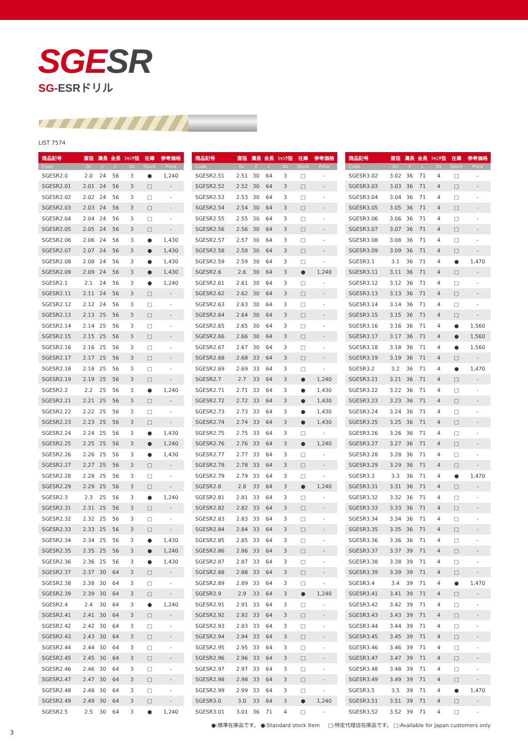SGESR
SG-ESRドリル
LIST 7574
| 商品記号 | 直径 | 溝長 | 全長 | ｼｬﾝｸ径 | 在庫 | 参考価格 |
| --- | --- | --- | --- | --- | --- | --- |
| Code | Dc | ℓ | L | Ds | Stock | Price |
| SGESR2.0 | 2.0 | 24 | 56 | 3 | ● | 1,240 |
| SGESR2.01 | 2.01 | 24 | 56 | 3 | □ | - |
| SGESR2.02 | 2.02 | 24 | 56 | 3 | □ | - |
| SGESR2.03 | 2.03 | 24 | 56 | 3 | □ | - |
| SGESR2.04 | 2.04 | 24 | 56 | 3 | □ | - |
| SGESR2.05 | 2.05 | 24 | 56 | 3 | □ | - |
| SGESR2.06 | 2.06 | 24 | 56 | 3 | ● | 1,430 |
| SGESR2.07 | 2.07 | 24 | 56 | 3 | ● | 1,430 |
| SGESR2.08 | 2.08 | 24 | 56 | 3 | ● | 1,430 |
| SGESR2.09 | 2.09 | 24 | 56 | 3 | ● | 1,430 |
| SGESR2.1 | 2.1 | 24 | 56 | 3 | ● | 1,240 |
| SGESR2.11 | 2.11 | 24 | 56 | 3 | □ | - |
| SGESR2.12 | 2.12 | 24 | 56 | 3 | □ | - |
| SGESR2.13 | 2.13 | 25 | 56 | 3 | □ | - |
| SGESR2.14 | 2.14 | 25 | 56 | 3 | □ | - |
| SGESR2.15 | 2.15 | 25 | 56 | 3 | □ | - |
| SGESR2.16 | 2.16 | 25 | 56 | 3 | □ | - |
| SGESR2.17 | 2.17 | 25 | 56 | 3 | □ | - |
| SGESR2.18 | 2.18 | 25 | 56 | 3 | □ | - |
| SGESR2.19 | 2.19 | 25 | 56 | 3 | □ | - |
| SGESR2.2 | 2.2 | 25 | 56 | 3 | ● | 1,240 |
| SGESR2.21 | 2.21 | 25 | 56 | 3 | □ | - |
| SGESR2.22 | 2.22 | 25 | 56 | 3 | □ | - |
| SGESR2.23 | 2.23 | 25 | 56 | 3 | □ | - |
| SGESR2.24 | 2.24 | 25 | 56 | 3 | ● | 1,430 |
| SGESR2.25 | 2.25 | 25 | 56 | 3 | ● | 1,240 |
| SGESR2.26 | 2.26 | 25 | 56 | 3 | ● | 1,430 |
| SGESR2.27 | 2.27 | 25 | 56 | 3 | □ | - |
| SGESR2.28 | 2.28 | 25 | 56 | 3 | □ | - |
| SGESR2.29 | 2.29 | 25 | 56 | 3 | □ | - |
| SGESR2.3 | 2.3 | 25 | 56 | 3 | ● | 1,240 |
| SGESR2.31 | 2.31 | 25 | 56 | 3 | □ | - |
| SGESR2.32 | 2.32 | 25 | 56 | 3 | □ | - |
| SGESR2.33 | 2.33 | 25 | 56 | 3 | □ | - |
| SGESR2.34 | 2.34 | 25 | 56 | 3 | ● | 1,430 |
| SGESR2.35 | 2.35 | 25 | 56 | 3 | ● | 1,240 |
| SGESR2.36 | 2.36 | 25 | 56 | 3 | ● | 1,430 |
| SGESR2.37 | 2.37 | 30 | 64 | 3 | □ | - |
| SGESR2.38 | 2.38 | 30 | 64 | 3 | □ | - |
| SGESR2.39 | 2.39 | 30 | 64 | 3 | □ | - |
| SGESR2.4 | 2.4 | 30 | 64 | 3 | ● | 1,240 |
| SGESR2.41 | 2.41 | 30 | 64 | 3 | □ | - |
| SGESR2.42 | 2.42 | 30 | 64 | 3 | □ | - |
| SGESR2.43 | 2.43 | 30 | 64 | 3 | □ | - |
| SGESR2.44 | 2.44 | 30 | 64 | 3 | □ | - |
| SGESR2.45 | 2.45 | 30 | 64 | 3 | □ | - |
| SGESR2.46 | 2.46 | 30 | 64 | 3 | □ | - |
| SGESR2.47 | 2.47 | 30 | 64 | 3 | □ | - |
| SGESR2.48 | 2.48 | 30 | 64 | 3 | □ | - |
| SGESR2.49 | 2.49 | 30 | 64 | 3 | □ | - |
| SGESR2.5 | 2.5 | 30 | 64 | 3 | ● | 1,240 |
| 商品記号 | 直径 | 溝長 | 全長 | ｼｬﾝｸ径 | 在庫 | 参考価格 |
| --- | --- | --- | --- | --- | --- | --- |
| Code | Dc | ℓ | L | Ds | Stock | Price |
| SGESR2.51 | 2.51 | 30 | 64 | 3 | □ | - |
| SGESR2.52 | 2.52 | 30 | 64 | 3 | □ | - |
| SGESR2.53 | 2.53 | 30 | 64 | 3 | □ | - |
| SGESR2.54 | 2.54 | 30 | 64 | 3 | □ | - |
| SGESR2.55 | 2.55 | 30 | 64 | 3 | □ | - |
| SGESR2.56 | 2.56 | 30 | 64 | 3 | □ | - |
| SGESR2.57 | 2.57 | 30 | 64 | 3 | □ | - |
| SGESR2.58 | 2.58 | 30 | 64 | 3 | □ | - |
| SGESR2.59 | 2.59 | 30 | 64 | 3 | □ | - |
| SGESR2.6 | 2.6 | 30 | 64 | 3 | ● | 1,240 |
| SGESR2.61 | 2.61 | 30 | 64 | 3 | □ | - |
| SGESR2.62 | 2.62 | 30 | 64 | 3 | □ | - |
| SGESR2.63 | 2.63 | 30 | 64 | 3 | □ | - |
| SGESR2.64 | 2.64 | 30 | 64 | 3 | □ | - |
| SGESR2.65 | 2.65 | 30 | 64 | 3 | □ | - |
| SGESR2.66 | 2.66 | 30 | 64 | 3 | □ | - |
| SGESR2.67 | 2.67 | 30 | 64 | 3 | □ | - |
| SGESR2.68 | 2.68 | 33 | 64 | 3 | □ | - |
| SGESR2.69 | 2.69 | 33 | 64 | 3 | □ | - |
| SGESR2.7 | 2.7 | 33 | 64 | 3 | ● | 1,240 |
| SGESR2.71 | 2.71 | 33 | 64 | 3 | ● | 1,430 |
| SGESR2.72 | 2.72 | 33 | 64 | 3 | ● | 1,430 |
| SGESR2.73 | 2.73 | 33 | 64 | 3 | ● | 1,430 |
| SGESR2.74 | 2.74 | 33 | 64 | 3 | ● | 1,430 |
| SGESR2.75 | 2.75 | 33 | 64 | 3 | □ | - |
| SGESR2.76 | 2.76 | 33 | 64 | 3 | ● | 1,240 |
| SGESR2.77 | 2.77 | 33 | 64 | 3 | □ | - |
| SGESR2.78 | 2.78 | 33 | 64 | 3 | □ | - |
| SGESR2.79 | 2.79 | 33 | 64 | 3 | □ | - |
| SGESR2.8 | 2.8 | 33 | 64 | 3 | ● | 1,240 |
| SGESR2.81 | 2.81 | 33 | 64 | 3 | □ | - |
| SGESR2.82 | 2.82 | 33 | 64 | 3 | □ | - |
| SGESR2.83 | 2.83 | 33 | 64 | 3 | □ | - |
| SGESR2.84 | 2.84 | 33 | 64 | 3 | □ | - |
| SGESR2.85 | 2.85 | 33 | 64 | 3 | □ | - |
| SGESR2.86 | 2.86 | 33 | 64 | 3 | □ | - |
| SGESR2.87 | 2.87 | 33 | 64 | 3 | □ | - |
| SGESR2.88 | 2.88 | 33 | 64 | 3 | □ | - |
| SGESR2.89 | 2.89 | 33 | 64 | 3 | □ | - |
| SGESR2.9 | 2.9 | 33 | 64 | 3 | ● | 1,240 |
| SGESR2.91 | 2.91 | 33 | 64 | 3 | □ | - |
| SGESR2.92 | 2.92 | 33 | 64 | 3 | □ | - |
| SGESR2.93 | 2.93 | 33 | 64 | 3 | □ | - |
| SGESR2.94 | 2.94 | 33 | 64 | 3 | □ | - |
| SGESR2.95 | 2.95 | 33 | 64 | 3 | □ | - |
| SGESR2.96 | 2.96 | 33 | 64 | 3 | □ | - |
| SGESR2.97 | 2.97 | 33 | 64 | 3 | □ | - |
| SGESR2.98 | 2.98 | 33 | 64 | 3 | □ | - |
| SGESR2.99 | 2.99 | 33 | 64 | 3 | □ | - |
| SGESR3.0 | 3.0 | 33 | 64 | 3 | ● | 1,240 |
| SGESR3.01 | 3.01 | 36 | 71 | 4 | □ | - |
| 商品記号 | 直径 | 溝長 | 全長 | ｼｬﾝｸ径 | 在庫 | 参考価格 |
| --- | --- | --- | --- | --- | --- | --- |
| Code | Dc | ℓ | L | Ds | Stock | Price |
| SGESR3.02 | 3.02 | 36 | 71 | 4 | □ | - |
| SGESR3.03 | 3.03 | 36 | 71 | 4 | □ | - |
| SGESR3.04 | 3.04 | 36 | 71 | 4 | □ | - |
| SGESR3.05 | 3.05 | 36 | 71 | 4 | □ | - |
| SGESR3.06 | 3.06 | 36 | 71 | 4 | □ | - |
| SGESR3.07 | 3.07 | 36 | 71 | 4 | □ | - |
| SGESR3.08 | 3.08 | 36 | 71 | 4 | □ | - |
| SGESR3.09 | 3.09 | 36 | 71 | 4 | □ | - |
| SGESR3.1 | 3.1 | 36 | 71 | 4 | ● | 1,470 |
| SGESR3.11 | 3.11 | 36 | 71 | 4 | □ | - |
| SGESR3.12 | 3.12 | 36 | 71 | 4 | □ | - |
| SGESR3.13 | 3.13 | 36 | 71 | 4 | □ | - |
| SGESR3.14 | 3.14 | 36 | 71 | 4 | □ | - |
| SGESR3.15 | 3.15 | 36 | 71 | 4 | □ | - |
| SGESR3.16 | 3.16 | 36 | 71 | 4 | ● | 1,560 |
| SGESR3.17 | 3.17 | 36 | 71 | 4 | ● | 1,560 |
| SGESR3.18 | 3.18 | 36 | 71 | 4 | ● | 1,560 |
| SGESR3.19 | 3.19 | 36 | 71 | 4 | □ | - |
| SGESR3.2 | 3.2 | 36 | 71 | 4 | ● | 1,470 |
| SGESR3.21 | 3.21 | 36 | 71 | 4 | □ | - |
| SGESR3.22 | 3.22 | 36 | 71 | 4 | □ | - |
| SGESR3.23 | 3.23 | 36 | 71 | 4 | □ | - |
| SGESR3.24 | 3.24 | 36 | 71 | 4 | □ | - |
| SGESR3.25 | 3.25 | 36 | 71 | 4 | □ | - |
| SGESR3.26 | 3.26 | 36 | 71 | 4 | □ | - |
| SGESR3.27 | 3.27 | 36 | 71 | 4 | □ | - |
| SGESR3.28 | 3.28 | 36 | 71 | 4 | □ | - |
| SGESR3.29 | 3.29 | 36 | 71 | 4 | □ | - |
| SGESR3.3 | 3.3 | 36 | 71 | 4 | ● | 1,470 |
| SGESR3.31 | 3.31 | 36 | 71 | 4 | □ | - |
| SGESR3.32 | 3.32 | 36 | 71 | 4 | □ | - |
| SGESR3.33 | 3.33 | 36 | 71 | 4 | □ | - |
| SGESR3.34 | 3.34 | 36 | 71 | 4 | □ | - |
| SGESR3.35 | 3.35 | 36 | 71 | 4 | □ | - |
| SGESR3.36 | 3.36 | 36 | 71 | 4 | □ | - |
| SGESR3.37 | 3.37 | 39 | 71 | 4 | □ | - |
| SGESR3.38 | 3.38 | 39 | 71 | 4 | □ | - |
| SGESR3.39 | 3.39 | 39 | 71 | 4 | □ | - |
| SGESR3.4 | 3.4 | 39 | 71 | 4 | ● | 1,470 |
| SGESR3.41 | 3.41 | 39 | 71 | 4 | □ | - |
| SGESR3.42 | 3.42 | 39 | 71 | 4 | □ | - |
| SGESR3.43 | 3.43 | 39 | 71 | 4 | □ | - |
| SGESR3.44 | 3.44 | 39 | 71 | 4 | □ | - |
| SGESR3.45 | 3.45 | 39 | 71 | 4 | □ | - |
| SGESR3.46 | 3.46 | 39 | 71 | 4 | □ | - |
| SGESR3.47 | 3.47 | 39 | 71 | 4 | □ | - |
| SGESR3.48 | 3.48 | 39 | 71 | 4 | □ | - |
| SGESR3.49 | 3.49 | 39 | 71 | 4 | □ | - |
| SGESR3.5 | 3.5 | 39 | 71 | 4 | ● | 1,470 |
| SGESR3.51 | 3.51 | 39 | 71 | 4 | □ | - |
| SGESR3.52 | 3.52 | 39 | 71 | 4 | □ | - |
●:標準在庫品です。 ●:Standard stock item □:特定代理店在庫品です。 □:Available for Japan customers only
3